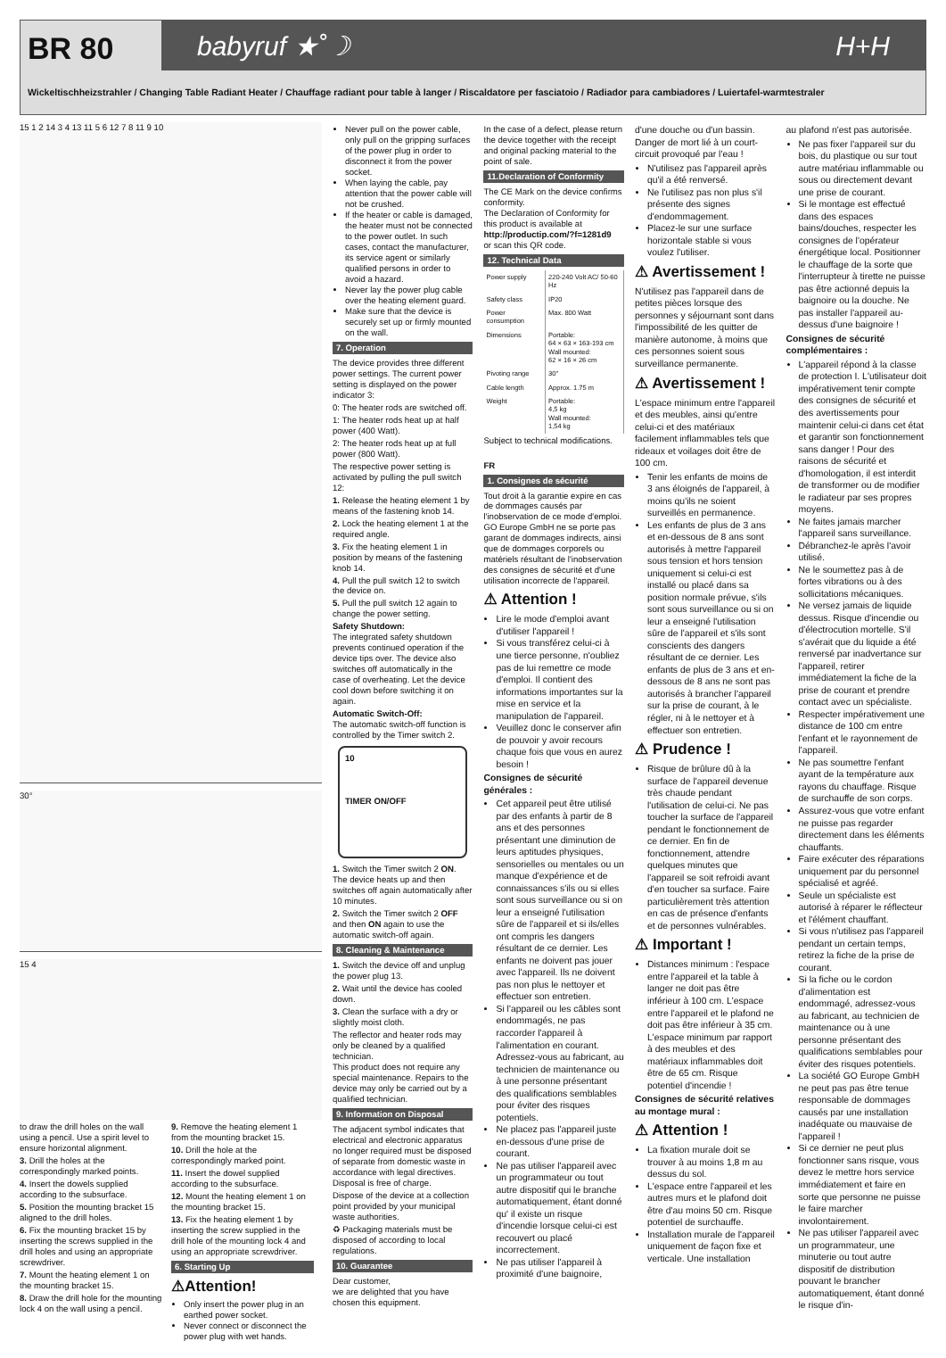BR 80 babyruf ★˚☽ H+H
Wickeltischheizstrahler / Changing Table Radiant Heater / Chauffage radiant pour table à langer / Riscaldatore per fasciatoio / Radiador para cambiadores / Luiertafel-warmtestraler
15 1 2 14 3 4 13 11 5 6 12 7 8 11 9 10
30°
15 4
to draw the drill holes on the wall using a pencil. Use a spirit level to ensure horizontal alignment.
3. Drill the holes at the correspondingly marked points.
4. Insert the dowels supplied according to the subsurface.
5. Position the mounting bracket 15 aligned to the drill holes.
6. Fix the mounting bracket 15 by inserting the screws supplied in the drill holes and using an appropriate screwdriver.
7. Mount the heating element 1 on the mounting bracket 15.
8. Draw the drill hole for the mounting lock 4 on the wall using a pencil.
9. Remove the heating element 1 from the mounting bracket 15.
10. Drill the hole at the correspondingly marked point.
11. Insert the dowel supplied according to the subsurface.
12. Mount the heating element 1 on the mounting bracket 15.
13. Fix the heating element 1 by inserting the screw supplied in the drill hole of the mounting lock 4 and using an appropriate screwdriver.
6. Starting Up
⚠Attention!
Only insert the power plug in an earthed power socket.
Never connect or disconnect the power plug with wet hands.
Never pull on the power cable, only pull on the gripping surfaces of the power plug in order to disconnect it from the power socket.
When laying the cable, pay attention that the power cable will not be crushed.
If the heater or cable is damaged, the heater must not be connected to the power outlet. In such cases, contact the manufacturer, its service agent or similarly qualified persons in order to avoid a hazard.
Never lay the power plug cable over the heating element guard.
Make sure that the device is securely set up or firmly mounted on the wall.
7. Operation
The device provides three different power settings. The current power setting is displayed on the power indicator 3:
0: The heater rods are switched off.
1: The heater rods heat up at half power (400 Watt).
2: The heater rods heat up at full power (800 Watt).
The respective power setting is activated by pulling the pull switch 12:
1. Release the heating element 1 by means of the fastening knob 14.
2. Lock the heating element 1 at the required angle.
3. Fix the heating element 1 in position by means of the fastening knob 14.
4. Pull the pull switch 12 to switch the device on.
5. Pull the pull switch 12 again to change the power setting.
Safety Shutdown:
The integrated safety shutdown prevents continued operation if the device tips over. The device also switches off automatically in the case of overheating. Let the device cool down before switching it on again.
Automatic Switch-Off:
The automatic switch-off function is controlled by the Timer switch 2.
10
TIMER ON/OFF
1. Switch the Timer switch 2 ON. The device heats up and then switches off again automatically after 10 minutes.
2. Switch the Timer switch 2 OFF and then ON again to use the automatic switch-off again.
8. Cleaning & Maintenance
1. Switch the device off and unplug the power plug 13.
2. Wait until the device has cooled down.
3. Clean the surface with a dry or slightly moist cloth.
The reflector and heater rods may only be cleaned by a qualified technician.
This product does not require any special maintenance. Repairs to the device may only be carried out by a qualified technician.
9. Information on Disposal
The adjacent symbol indicates that electrical and electronic apparatus no longer required must be disposed of separate from domestic waste in accordance with legal directives. Disposal is free of charge.
Dispose of the device at a collection point provided by your municipal waste authorities.
♻ Packaging materials must be disposed of according to local regulations.
10. Guarantee
Dear customer,
we are delighted that you have chosen this equipment.
In the case of a defect, please return the device together with the receipt and original packing material to the point of sale.
11.Declaration of Conformity
The CE Mark on the device confirms conformity.
The Declaration of Conformity for this product is available at
http://productip.com/?f=1281d9
or scan this QR code.
12. Technical Data
| Power supply | 220-240 Volt AC/ 50-60 Hz |
| Safety class | IP20 |
| Power consumption | Max. 800 Watt |
| Dimensions | Portable: 64 × 63 × 163-193 cm Wall mounted: 62 × 16 × 26 cm |
| Pivoting range | 30° |
| Cable length | Approx. 1.75 m |
| Weight | Portable: 4,5 kg Wall mounted: 1,54 kg |
Subject to technical modifications.
FR
1. Consignes de sécurité
Tout droit à la garantie expire en cas de dommages causés par l'inobservation de ce mode d'emploi. GO Europe GmbH ne se porte pas garant de dommages indirects, ainsi que de dommages corporels ou matériels résultant de l'inobservation des consignes de sécurité et d'une utilisation incorrecte de l'appareil.
⚠ Attention !
Lire le mode d'emploi avant d'utiliser l'appareil !
Si vous transférez celui-ci à une tierce personne, n'oubliez pas de lui remettre ce mode d'emploi. Il contient des informations importantes sur la mise en service et la manipulation de l'appareil.
Veuillez donc le conserver afin de pouvoir y avoir recours chaque fois que vous en aurez besoin !
Consignes de sécurité générales :
Cet appareil peut être utilisé par des enfants à partir de 8 ans et des personnes présentant une diminution de leurs aptitudes physiques, sensorielles ou mentales ou un manque d'expérience et de connaissances s'ils ou si elles sont sous surveillance ou si on leur a enseigné l'utilisation sûre de l'appareil et si ils/elles ont compris les dangers résultant de ce dernier. Les enfants ne doivent pas jouer avec l'appareil. Ils ne doivent pas non plus le nettoyer et effectuer son entretien.
Si l'appareil ou les câbles sont endommagés, ne pas raccorder l'appareil à l'alimentation en courant. Adressez-vous au fabricant, au technicien de maintenance ou à une personne présentant des qualifications semblables pour éviter des risques potentiels.
Ne placez pas l'appareil juste en-dessous d'une prise de courant.
Ne pas utiliser l'appareil avec un programmateur ou tout autre dispositif qui le branche automatiquement, étant donné qu' il existe un risque d'incendie lorsque celui-ci est recouvert ou placé incorrectement.
Ne pas utiliser l'appareil à proximité d'une baignoire,
d'une douche ou d'un bassin. Danger de mort lié à un court-circuit provoqué par l'eau !
N'utilisez pas l'appareil après qu'il a été renversé.
Ne l'utilisez pas non plus s'il présente des signes d'endommagement.
Placez-le sur une surface horizontale stable si vous voulez l'utiliser.
⚠ Avertissement !
N'utilisez pas l'appareil dans de petites pièces lorsque des personnes y séjournant sont dans l'impossibilité de les quitter de manière autonome, à moins que ces personnes soient sous surveillance permanente.
⚠ Avertissement !
L'espace minimum entre l'appareil et des meubles, ainsi qu'entre celui-ci et des matériaux facilement inflammables tels que rideaux et voilages doit être de 100 cm.
Tenir les enfants de moins de 3 ans éloignés de l'appareil, à moins qu'ils ne soient surveillés en permanence.
Les enfants de plus de 3 ans et en-dessous de 8 ans sont autorisés à mettre l'appareil sous tension et hors tension uniquement si celui-ci est installé ou placé dans sa position normale prévue, s'ils sont sous surveillance ou si on leur a enseigné l'utilisation sûre de l'appareil et s'ils sont conscients des dangers résultant de ce dernier. Les enfants de plus de 3 ans et en-dessous de 8 ans ne sont pas autorisés à brancher l'appareil sur la prise de courant, à le régler, ni à le nettoyer et à effectuer son entretien.
⚠ Prudence !
Risque de brûlure dû à la surface de l'appareil devenue très chaude pendant l'utilisation de celui-ci. Ne pas toucher la surface de l'appareil pendant le fonctionnement de ce dernier. En fin de fonctionnement, attendre quelques minutes que l'appareil se soit refroidi avant d'en toucher sa surface. Faire particulièrement très attention en cas de présence d'enfants et de personnes vulnérables.
⚠ Important !
Distances minimum : l'espace entre l'appareil et la table à langer ne doit pas être inférieur à 100 cm. L'espace entre l'appareil et le plafond ne doit pas être inférieur à 35 cm. L'espace minimum par rapport à des meubles et des matériaux inflammables doit être de 65 cm. Risque potentiel d'incendie !
Consignes de sécurité relatives au montage mural :
⚠ Attention !
La fixation murale doit se trouver à au moins 1,8 m au dessus du sol.
L'espace entre l'appareil et les autres murs et le plafond doit être d'au moins 50 cm. Risque potentiel de surchauffe.
Installation murale de l'appareil uniquement de façon fixe et verticale. Une installation
au plafond n'est pas autorisée.
Ne pas fixer l'appareil sur du bois, du plastique ou sur tout autre matériau inflammable ou sous ou directement devant une prise de courant.
Si le montage est effectué dans des espaces bains/douches, respecter les consignes de l'opérateur énergétique local. Positionner le chauffage de la sorte que l'interrupteur à tirette ne puisse pas être actionné depuis la baignoire ou la douche. Ne pas installer l'appareil au-dessus d'une baignoire !
Consignes de sécurité complémentaires :
L'appareil répond à la classe de protection I. L'utilisateur doit impérativement tenir compte des consignes de sécurité et des avertissements pour maintenir celui-ci dans cet état et garantir son fonctionnement sans danger ! Pour des raisons de sécurité et d'homologation, il est interdit de transformer ou de modifier le radiateur par ses propres moyens.
Ne faites jamais marcher l'appareil sans surveillance.
Débranchez-le après l'avoir utilisé.
Ne le soumettez pas à de fortes vibrations ou à des sollicitations mécaniques.
Ne versez jamais de liquide dessus. Risque d'incendie ou d'électrocution mortelle. S'il s'avérait que du liquide a été renversé par inadvertance sur l'appareil, retirer immédiatement la fiche de la prise de courant et prendre contact avec un spécialiste.
Respecter impérativement une distance de 100 cm entre l'enfant et le rayonnement de l'appareil.
Ne pas soumettre l'enfant ayant de la température aux rayons du chauffage. Risque de surchauffe de son corps.
Assurez-vous que votre enfant ne puisse pas regarder directement dans les éléments chauffants.
Faire exécuter des réparations uniquement par du personnel spécialisé et agréé.
Seule un spécialiste est autorisé à réparer le réflecteur et l'élément chauffant.
Si vous n'utilisez pas l'appareil pendant un certain temps, retirez la fiche de la prise de courant.
Si la fiche ou le cordon d'alimentation est endommagé, adressez-vous au fabricant, au technicien de maintenance ou à une personne présentant des qualifications semblables pour éviter des risques potentiels.
La société GO Europe GmbH ne peut pas pas être tenue responsable de dommages causés par une installation inadéquate ou mauvaise de l'appareil !
Si ce dernier ne peut plus fonctionner sans risque, vous devez le mettre hors service immédiatement et faire en sorte que personne ne puisse le faire marcher involontairement.
Ne pas utiliser l'appareil avec un programmateur, une minuterie ou tout autre dispositif de distribution pouvant le brancher automatiquement, étant donné le risque d'in-